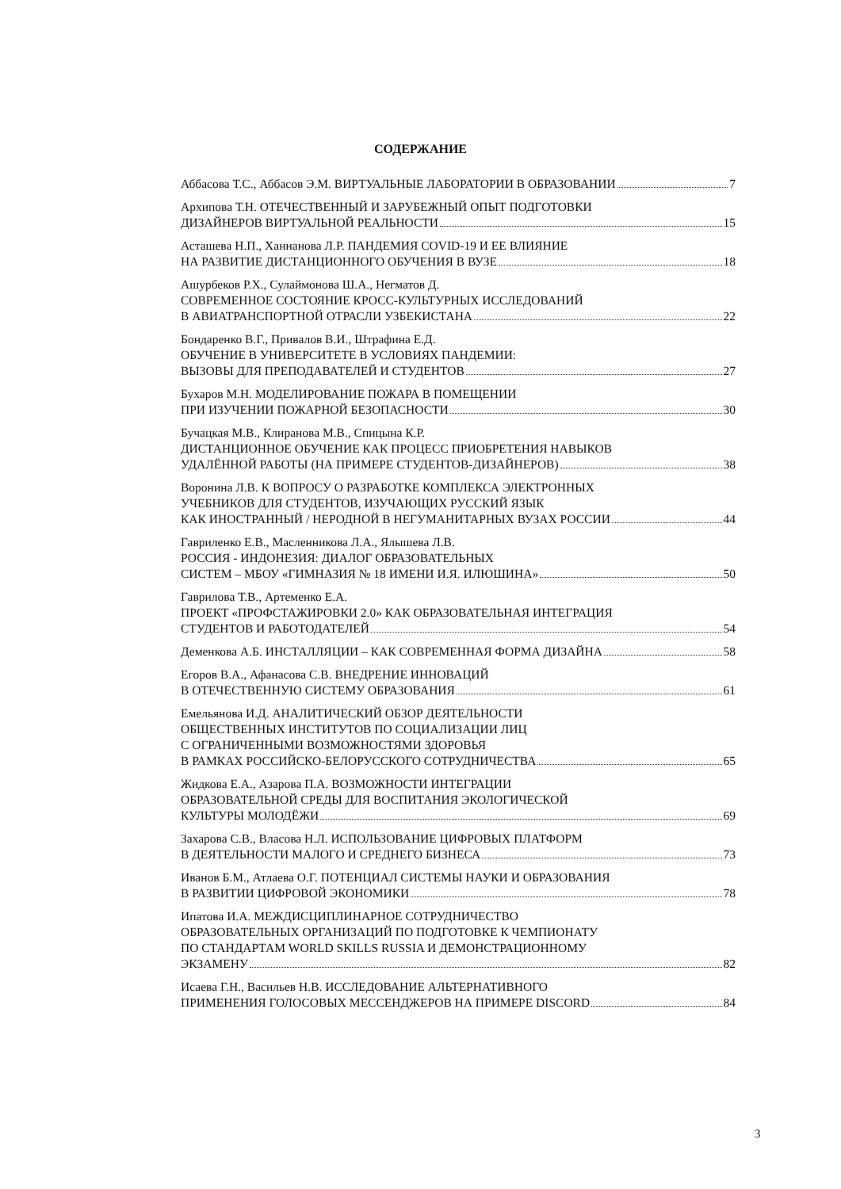СОДЕРЖАНИЕ
Аббасова Т.С., Аббасов Э.М. ВИРТУАЛЬНЫЕ ЛАБОРАТОРИИ В ОБРАЗОВАНИИ 7
Архипова Т.Н. ОТЕЧЕСТВЕННЫЙ И ЗАРУБЕЖНЫЙ ОПЫТ ПОДГОТОВКИ
ДИЗАЙНЕРОВ ВИРТУАЛЬНОЙ РЕАЛЬНОСТИ 15
Асташева Н.П., Ханнанова Л.Р. ПАНДЕМИЯ COVID-19 И ЕЕ ВЛИЯНИЕ
НА РАЗВИТИЕ ДИСТАНЦИОННОГО ОБУЧЕНИЯ В ВУЗЕ 18
Ашурбеков Р.Х., Сулаймонова Ш.А., Негматов Д.
СОВРЕМЕННОЕ СОСТОЯНИЕ КРОСС-КУЛЬТУРНЫХ ИССЛЕДОВАНИЙ
В АВИАТРАНСПОРТНОЙ ОТРАСЛИ УЗБЕКИСТАНА 22
Бондаренко В.Г., Привалов В.И., Штрафина Е.Д.
ОБУЧЕНИЕ В УНИВЕРСИТЕТЕ В УСЛОВИЯХ ПАНДЕМИИ:
ВЫЗОВЫ ДЛЯ ПРЕПОДАВАТЕЛЕЙ И СТУДЕНТОВ 27
Бухаров М.Н. МОДЕЛИРОВАНИЕ ПОЖАРА В ПОМЕЩЕНИИ
ПРИ ИЗУЧЕНИИ ПОЖАРНОЙ БЕЗОПАСНОСТИ 30
Бучацкая М.В., Клиранова М.В., Спицына К.Р.
ДИСТАНЦИОННОЕ ОБУЧЕНИЕ КАК ПРОЦЕСС ПРИОБРЕТЕНИЯ НАВЫКОВ
УДАЛЁННОЙ РАБОТЫ (НА ПРИМЕРЕ СТУДЕНТОВ-ДИЗАЙНЕРОВ) 38
Воронина Л.В. К ВОПРОСУ О РАЗРАБОТКЕ КОМПЛЕКСА ЭЛЕКТРОННЫХ
УЧЕБНИКОВ ДЛЯ СТУДЕНТОВ, ИЗУЧАЮЩИХ РУССКИЙ ЯЗЫК
КАК ИНОСТРАННЫЙ / НЕРОДНОЙ В НЕГУМАНИТАРНЫХ ВУЗАХ РОССИИ 44
Гавриленко Е.В., Масленникова Л.А., Ялышева Л.В.
РОССИЯ - ИНДОНЕЗИЯ: ДИАЛОГ ОБРАЗОВАТЕЛЬНЫХ
СИСТЕМ – МБОУ «ГИМНАЗИЯ № 18 ИМЕНИ И.Я. ИЛЮШИНА» 50
Гаврилова Т.В., Артеменко Е.А.
ПРОЕКТ «ПРОФСТАЖИРОВКИ 2.0» КАК ОБРАЗОВАТЕЛЬНАЯ ИНТЕГРАЦИЯ
СТУДЕНТОВ И РАБОТОДАТЕЛЕЙ 54
Деменкова А.Б. ИНСТАЛЛЯЦИИ – КАК СОВРЕМЕННАЯ ФОРМА ДИЗАЙНА 58
Егоров В.А., Афанасова С.В. ВНЕДРЕНИЕ ИННОВАЦИЙ
В ОТЕЧЕСТВЕННУЮ СИСТЕМУ ОБРАЗОВАНИЯ 61
Емельянова И.Д. АНАЛИТИЧЕСКИЙ ОБЗОР ДЕЯТЕЛЬНОСТИ
ОБЩЕСТВЕННЫХ ИНСТИТУТОВ ПО СОЦИАЛИЗАЦИИ ЛИЦ
С ОГРАНИЧЕННЫМИ ВОЗМОЖНОСТЯМИ ЗДОРОВЬЯ
В РАМКАХ РОССИЙСКО-БЕЛОРУССКОГО СОТРУДНИЧЕСТВА 65
Жидкова Е.А., Азарова П.А. ВОЗМОЖНОСТИ ИНТЕГРАЦИИ
ОБРАЗОВАТЕЛЬНОЙ СРЕДЫ ДЛЯ ВОСПИТАНИЯ ЭКОЛОГИЧЕСКОЙ
КУЛЬТУРЫ МОЛОДЁЖИ 69
Захарова С.В., Власова Н.Л. ИСПОЛЬЗОВАНИЕ ЦИФРОВЫХ ПЛАТФОРМ
В ДЕЯТЕЛЬНОСТИ МАЛОГО И СРЕДНЕГО БИЗНЕСА 73
Иванов Б.М., Атлаева О.Г. ПОТЕНЦИАЛ СИСТЕМЫ НАУКИ И ОБРАЗОВАНИЯ
В РАЗВИТИИ ЦИФРОВОЙ ЭКОНОМИКИ 78
Ипатова И.А. МЕЖДИСЦИПЛИНАРНОЕ СОТРУДНИЧЕСТВО
ОБРАЗОВАТЕЛЬНЫХ ОРГАНИЗАЦИЙ ПО ПОДГОТОВКЕ К ЧЕМПИОНАТУ
ПО СТАНДАРТАМ WORLD SKILLS RUSSIA И ДЕМОНСТРАЦИОННОМУ
ЭКЗАМЕНУ 82
Исаева Г.Н., Васильев Н.В. ИССЛЕДОВАНИЕ АЛЬТЕРНАТИВНОГО
ПРИМЕНЕНИЯ ГОЛОСОВЫХ МЕССЕНДЖЕРОВ НА ПРИМЕРЕ DISCORD 84
3